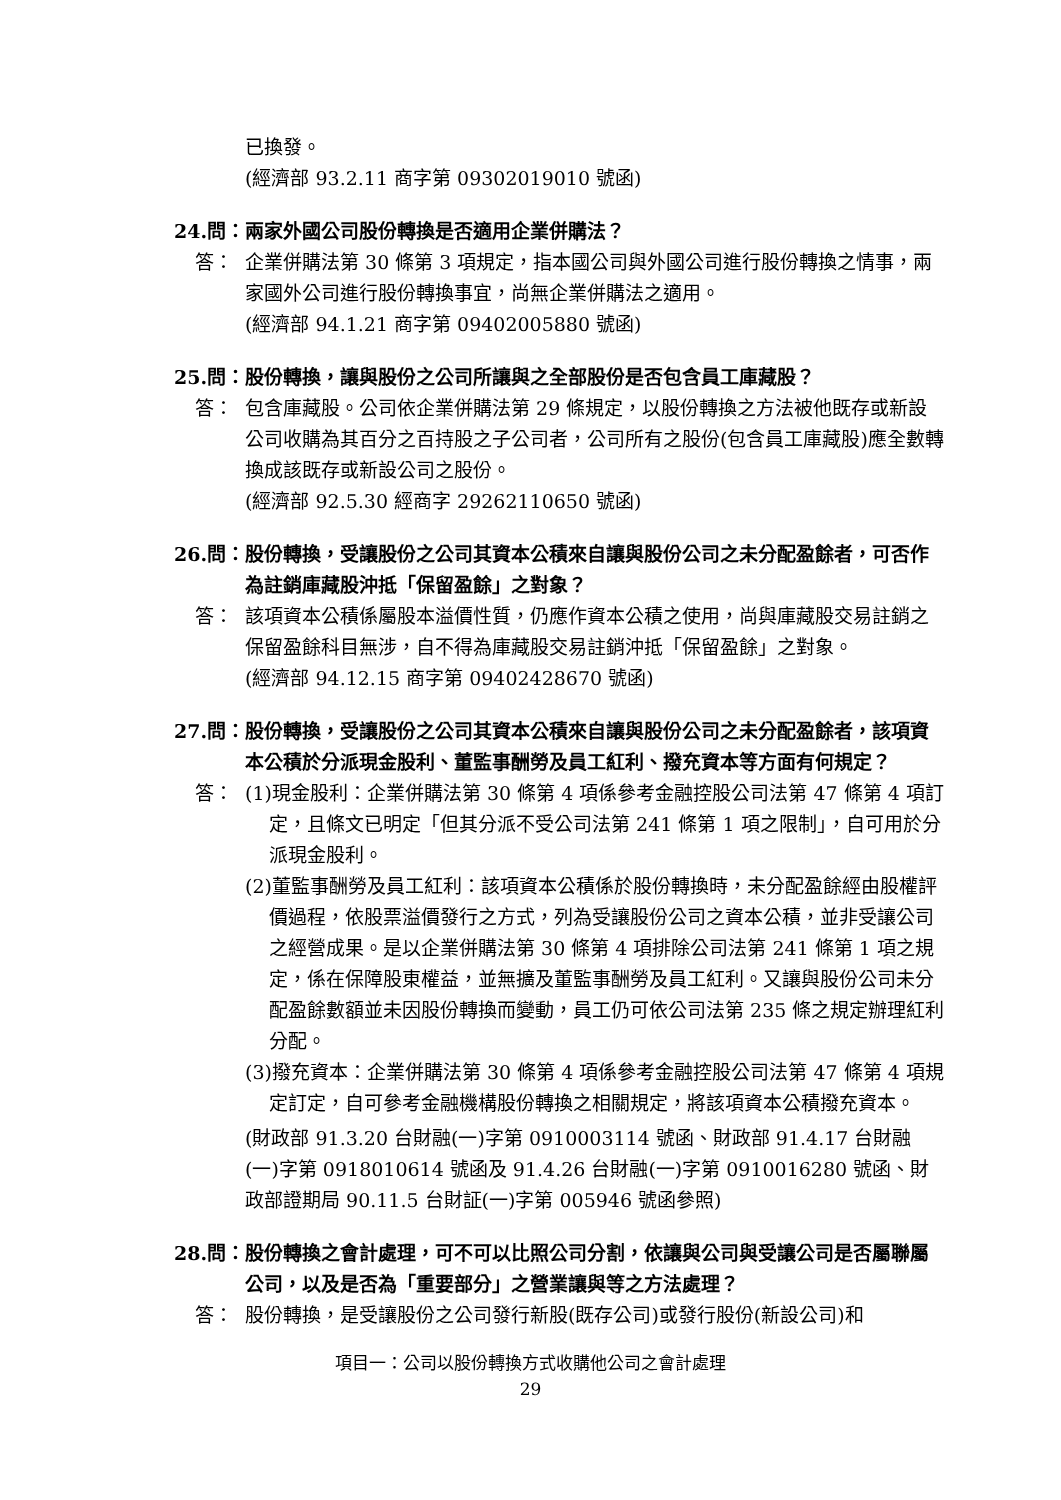已換發。
(經濟部 93.2.11 商字第 09302019010 號函)
24.問： 兩家外國公司股份轉換是否適用企業併購法？
答： 企業併購法第 30 條第 3 項規定，指本國公司與外國公司進行股份轉換之情事，兩家國外公司進行股份轉換事宜，尚無企業併購法之適用。
(經濟部 94.1.21 商字第 09402005880 號函)
25.問： 股份轉換，讓與股份之公司所讓與之全部股份是否包含員工庫藏股？
答： 包含庫藏股。公司依企業併購法第 29 條規定，以股份轉換之方法被他既存或新設公司收購為其百分之百持股之子公司者，公司所有之股份(包含員工庫藏股)應全數轉換成該既存或新設公司之股份。
(經濟部 92.5.30 經商字 29262110650 號函)
26.問： 股份轉換，受讓股份之公司其資本公積來自讓與股份公司之未分配盈餘者，可否作為註銷庫藏股沖抵「保留盈餘」之對象？
答： 該項資本公積係屬股本溢價性質，仍應作資本公積之使用，尚與庫藏股交易註銷之保留盈餘科目無涉，自不得為庫藏股交易註銷沖抵「保留盈餘」之對象。
(經濟部 94.12.15 商字第 09402428670 號函)
27.問： 股份轉換，受讓股份之公司其資本公積來自讓與股份公司之未分配盈餘者，該項資本公積於分派現金股利、董監事酬勞及員工紅利、撥充資本等方面有何規定？
答： (1)現金股利：企業併購法第 30 條第 4 項係參考金融控股公司法第 47 條第 4 項訂定，且條文已明定「但其分派不受公司法第 241 條第 1 項之限制」，自可用於分派現金股利。
(2)董監事酬勞及員工紅利：該項資本公積係於股份轉換時，未分配盈餘經由股權評價過程，依股票溢價發行之方式，列為受讓股份公司之資本公積，並非受讓公司之經營成果。是以企業併購法第 30 條第 4 項排除公司法第 241 條第 1 項之規定，係在保障股東權益，並無擴及董監事酬勞及員工紅利。又讓與股份公司未分配盈餘數額並未因股份轉換而變動，員工仍可依公司法第 235 條之規定辦理紅利分配。
(3)撥充資本：企業併購法第 30 條第 4 項係參考金融控股公司法第 47 條第 4 項規定訂定，自可參考金融機構股份轉換之相關規定，將該項資本公積撥充資本。
(財政部 91.3.20 台財融(一)字第 0910003114 號函、財政部 91.4.17 台財融(一)字第 0918010614 號函及 91.4.26 台財融(一)字第 0910016280 號函、財政部證期局 90.11.5 台財証(一)字第 005946 號函參照)
28.問： 股份轉換之會計處理，可不可以比照公司分割，依讓與公司與受讓公司是否屬聯屬公司，以及是否為「重要部分」之營業讓與等之方法處理？
答： 股份轉換，是受讓股份之公司發行新股(既存公司)或發行股份(新設公司)和
項目一：公司以股份轉換方式收購他公司之會計處理
29